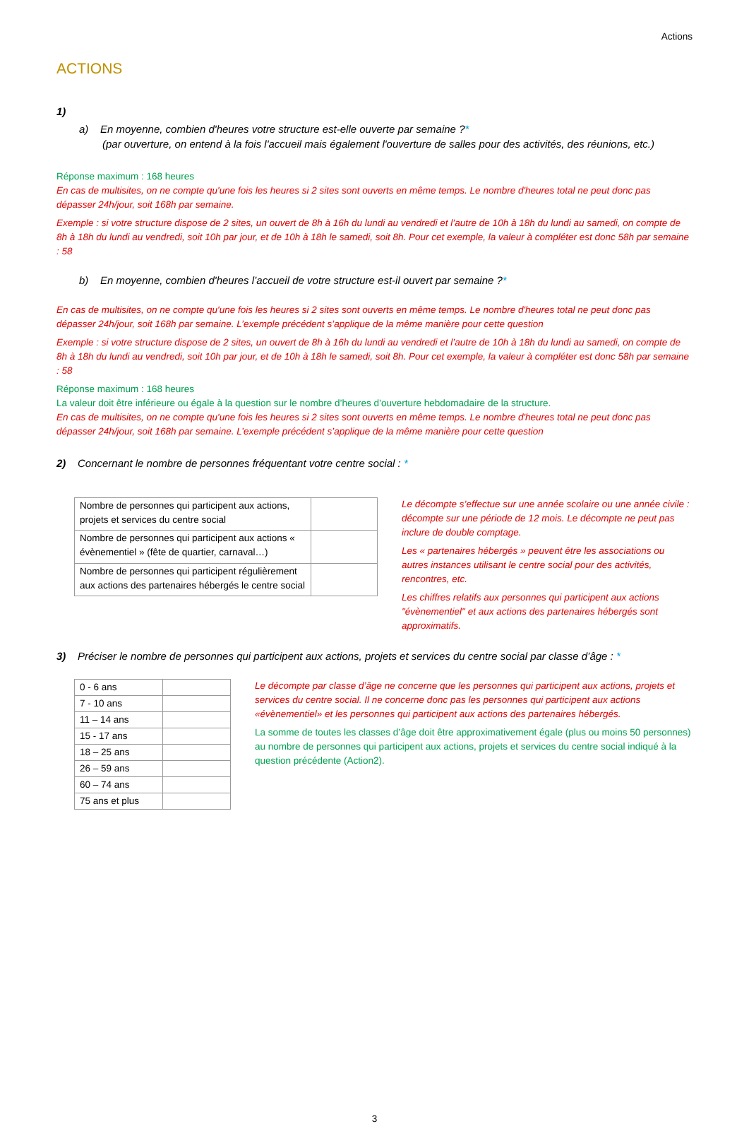Actions
ACTIONS
1)
a) En moyenne, combien d'heures votre structure est-elle ouverte par semaine ?*
(par ouverture, on entend à la fois l'accueil mais également l'ouverture de salles pour des activités, des réunions, etc.)
Réponse maximum : 168 heures
En cas de multisites, on ne compte qu'une fois les heures si 2 sites sont ouverts en même temps. Le nombre d'heures total ne peut donc pas dépasser 24h/jour, soit 168h par semaine.
Exemple : si votre structure dispose de 2 sites, un ouvert de 8h à 16h du lundi au vendredi et l’autre de 10h à 18h du lundi au samedi, on compte de 8h à 18h du lundi au vendredi, soit 10h par jour, et de 10h à 18h le samedi, soit 8h. Pour cet exemple, la valeur à compléter est donc 58h par semaine : 58
b) En moyenne, combien d'heures l’accueil de votre structure est-il ouvert par semaine ?*
En cas de multisites, on ne compte qu'une fois les heures si 2 sites sont ouverts en même temps. Le nombre d'heures total ne peut donc pas dépasser 24h/jour, soit 168h par semaine. L’exemple précédent s’applique de la même manière pour cette question
Exemple : si votre structure dispose de 2 sites, un ouvert de 8h à 16h du lundi au vendredi et l’autre de 10h à 18h du lundi au samedi, on compte de 8h à 18h du lundi au vendredi, soit 10h par jour, et de 10h à 18h le samedi, soit 8h. Pour cet exemple, la valeur à compléter est donc 58h par semaine : 58
Réponse maximum : 168 heures
La valeur doit être inférieure ou égale à la question sur le nombre d’heures d’ouverture hebdomadaire de la structure.
En cas de multisites, on ne compte qu'une fois les heures si 2 sites sont ouverts en même temps. Le nombre d'heures total ne peut donc pas dépasser 24h/jour, soit 168h par semaine. L’exemple précédent s’applique de la même manière pour cette question
2) Concernant le nombre de personnes fréquentant votre centre social : *
| Nombre de personnes qui participent aux actions, projets et services du centre social | |
| Nombre de personnes qui participent aux actions « évènementiel » (fête de quartier, carnaval…) | |
| Nombre de personnes qui participent régulièrement aux actions des partenaires hébergés le centre social | |
Le décompte s’effectue sur une année scolaire ou une année civile : décompte sur une période de 12 mois. Le décompte ne peut pas inclure de double comptage.
Les « partenaires hébergés » peuvent être les associations ou autres instances utilisant le centre social pour des activités, rencontres, etc.
Les chiffres relatifs aux personnes qui participent aux actions "évènementiel" et aux actions des partenaires hébergés sont approximatifs.
3) Préciser le nombre de personnes qui participent aux actions, projets et services du centre social par classe d’âge : *
| 0 - 6 ans | |
| 7 - 10 ans | |
| 11 – 14 ans | |
| 15 - 17 ans | |
| 18 – 25 ans | |
| 26 – 59 ans | |
| 60 – 74 ans | |
| 75 ans et plus | |
Le décompte par classe d’âge ne concerne que les personnes qui participent aux actions, projets et services du centre social. Il ne concerne donc pas les personnes qui participent aux actions «évènementiel» et les personnes qui participent aux actions des partenaires hébergés.
La somme de toutes les classes d’âge doit être approximativement égale (plus ou moins 50 personnes) au nombre de personnes qui participent aux actions, projets et services du centre social indiqué à la question précédente (Action2).
3